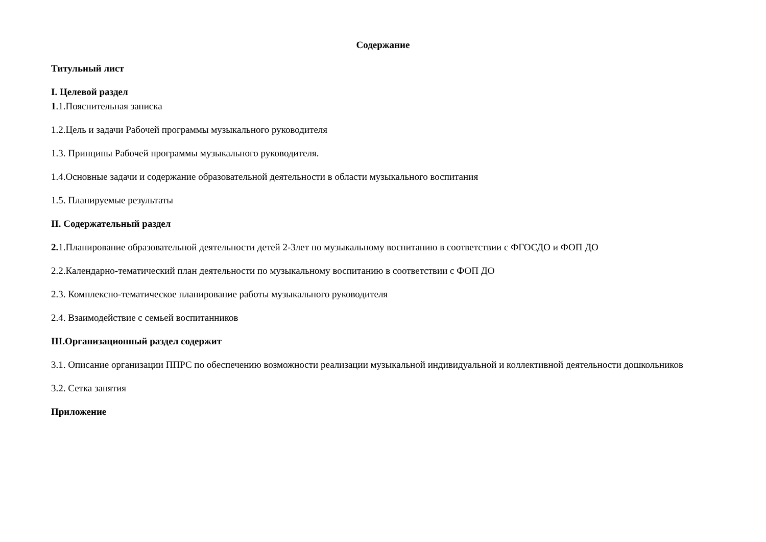Содержание
Титульный лист
I. Целевой раздел
1.1.Пояснительная записка
1.2.Цель и задачи Рабочей программы музыкального руководителя
1.3. Принципы Рабочей программы музыкального руководителя.
1.4.Основные задачи и содержание образовательной деятельности в области музыкального воспитания
1.5. Планируемые результаты
II. Содержательный раздел
2. 1.Планирование образовательной деятельности детей 2-3лет по музыкальному воспитанию в соответствии с ФГОСДО и ФОП ДО
2.2.Календарно-тематический план деятельности по музыкальному воспитанию в соответствии с ФОП ДО
2.3. Комплексно-тематическое планирование работы музыкального руководителя
2.4. Взаимодействие с семьей воспитанников
III.Организационный раздел содержит
3.1. Описание организации ППРС по обеспечению возможности реализации музыкальной индивидуальной и коллективной деятельности дошкольников
3.2. Сетка занятия
Приложение